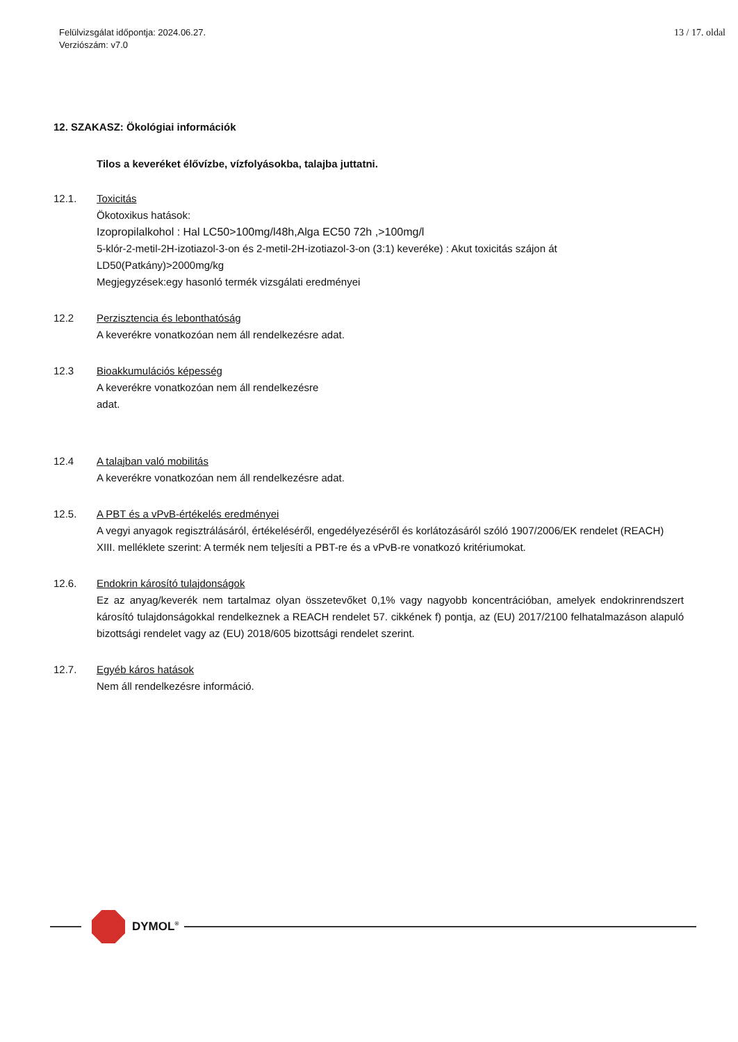Felülvizsgálat időpontja: 2024.06.27.
Verziószám: v7.0
13 / 17. oldal
12. SZAKASZ: Ökológiai információk
Tilos a keveréket élővízbe, vízfolyásokba, talajba juttatni.
12.1. Toxicitás
Ökotoxikus hatások:
Izopropilalkohol : Hal LC50>100mg/l48h,Alga EC50 72h ,>100mg/l
5-klór-2-metil-2H-izotiazol-3-on és 2-metil-2H-izotiazol-3-on (3:1) keveréke) : Akut toxicitás szájon át LD50(Patkány)>2000mg/kg
Megjegyzések:egy hasonló termék vizsgálati eredményei
12.2 Perzisztencia és lebonthatóság
A keverékre vonatkozóan nem áll rendelkezésre adat.
12.3 Bioakkumulációs képesség
A keverékre vonatkozóan nem áll rendelkezésre
adat.
12.4 A talajban való mobilitás
A keverékre vonatkozóan nem áll rendelkezésre adat.
12.5. A PBT és a vPvB-értékelés eredményei
A vegyi anyagok regisztrálásáról, értékeléséről, engedélyezéséről és korlátozásáról szóló 1907/2006/EK rendelet (REACH) XIII. melléklete szerint: A termék nem teljesíti a PBT-re és a vPvB-re vonatkozó kritériumokat.
12.6. Endokrin károsító tulajdonságok
Ez az anyag/keverék nem tartalmaz olyan összetevőket 0,1% vagy nagyobb koncentrációban, amelyek endokrinrendszert károsító tulajdonságokkal rendelkeznek a REACH rendelet 57. cikkének f) pontja, az (EU) 2017/2100 felhatalmazáson alapuló bizottsági rendelet vagy az (EU) 2018/605 bizottsági rendelet szerint.
12.7. Egyéb káros hatások
Nem áll rendelkezésre információ.
DYMOL<sup>®</sup>